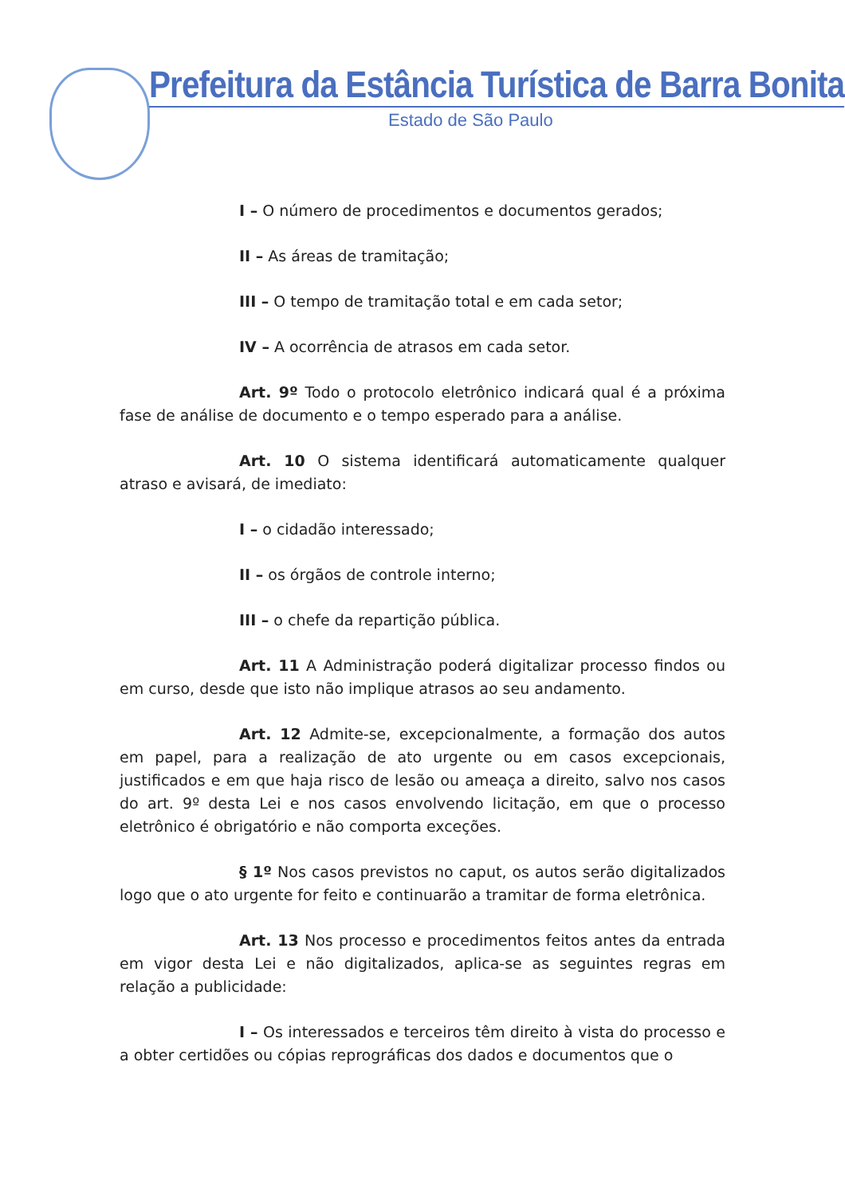Prefeitura da Estância Turística de Barra Bonita
Estado de São Paulo
I – O número de procedimentos e documentos gerados;
II – As áreas de tramitação;
III – O tempo de tramitação total e em cada setor;
IV – A ocorrência de atrasos em cada setor.
Art. 9º Todo o protocolo eletrônico indicará qual é a próxima fase de análise de documento e o tempo esperado para a análise.
Art. 10 O sistema identificará automaticamente qualquer atraso e avisará, de imediato:
I – o cidadão interessado;
II – os órgãos de controle interno;
III – o chefe da repartição pública.
Art. 11 A Administração poderá digitalizar processo findos ou em curso, desde que isto não implique atrasos ao seu andamento.
Art. 12 Admite-se, excepcionalmente, a formação dos autos em papel, para a realização de ato urgente ou em casos excepcionais, justificados e em que haja risco de lesão ou ameaça a direito, salvo nos casos do art. 9º desta Lei e nos casos envolvendo licitação, em que o processo eletrônico é obrigatório e não comporta exceções.
§ 1º Nos casos previstos no caput, os autos serão digitalizados logo que o ato urgente for feito e continuarão a tramitar de forma eletrônica.
Art. 13 Nos processo e procedimentos feitos antes da entrada em vigor desta Lei e não digitalizados, aplica-se as seguintes regras em relação a publicidade:
I – Os interessados e terceiros têm direito à vista do processo e a obter certidões ou cópias reprográficas dos dados e documentos que o